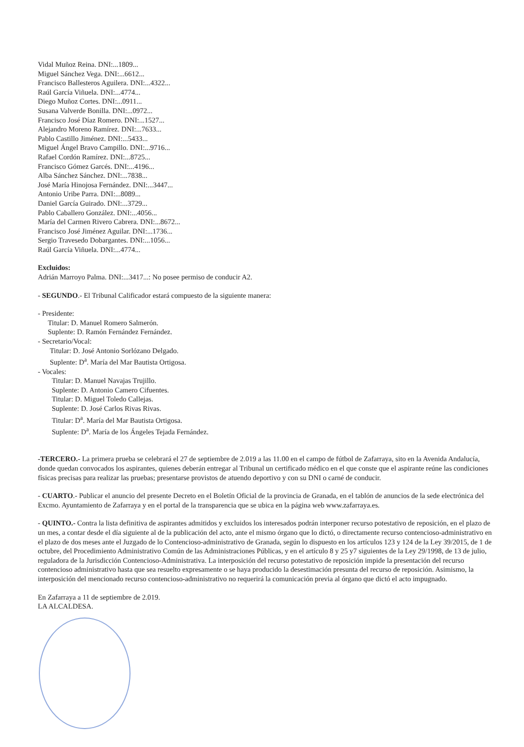Vidal Muñoz Reina. DNI:...1809...
Miguel Sánchez Vega. DNI:...6612...
Francisco Ballesteros Aguilera. DNI:...4322...
Raúl García Viñuela. DNI:...4774...
Diego Muñoz Cortes. DNI:...0911...
Susana Valverde Bonilla. DNI:...0972...
Francisco José Díaz Romero. DNI:...1527...
Alejandro Moreno Ramírez. DNI:...7633...
Pablo Castillo Jiménez. DNI:...5433...
Miguel Ángel Bravo Campillo. DNI:...9716...
Rafael Cordón Ramírez. DNI:...8725...
Francisco Gómez Garcés. DNI:...4196...
Alba Sánchez Sánchez. DNI:...7838...
José María Hinojosa Fernández. DNI:...3447...
Antonio Uribe Parra. DNI:...8089...
Daniel García Guirado. DNI:...3729...
Pablo Caballero González. DNI:...4056...
María del Carmen Rivero Cabrera. DNI:...8672...
Francisco José Jiménez Aguilar. DNI:...1736...
Sergio Travesedo Dobargantes. DNI:...1056...
Raúl García Viñuela. DNI:...4774...
Excluidos:
Adrián Marroyo Palma. DNI:...3417...: No posee permiso de conducir A2.
- SEGUNDO.- El Tribunal Calificador estará compuesto de la siguiente manera:
- Presidente:
Titular: D. Manuel Romero Salmerón.
Suplente: D. Ramón Fernández Fernández.
- Secretario/Vocal:
Titular: D. José Antonio Sorlózano Delgado.
Suplente: D<sup>a</sup>. María del Mar Bautista Ortigosa.
- Vocales:
Titular: D. Manuel Navajas Trujillo.
Suplente: D. Antonio Camero Cifuentes.
Titular: D. Miguel Toledo Callejas.
Suplente: D. José Carlos Rivas Rivas.
Titular: D<sup>a</sup>. María del Mar Bautista Ortigosa.
Suplente: D<sup>a</sup>. María de los Ángeles Tejada Fernández.
-TERCERO.- La primera prueba se celebrará el 27 de septiembre de 2.019 a las 11.00 en el campo de fútbol de Zafarraya, sito en la Avenida Andalucía, donde quedan convocados los aspirantes, quienes deberán entregar al Tribunal un certificado médico en el que conste que el aspirante reúne las condiciones físicas precisas para realizar las pruebas; presentarse provistos de atuendo deportivo y con su DNI o carné de conducir.
- CUARTO.- Publicar el anuncio del presente Decreto en el Boletín Oficial de la provincia de Granada, en el tablón de anuncios de la sede electrónica del Excmo. Ayuntamiento de Zafarraya y en el portal de la transparencia que se ubica en la página web www.zafarraya.es.
- QUINTO.- Contra la lista definitiva de aspirantes admitidos y excluidos los interesados podrán interponer recurso potestativo de reposición, en el plazo de un mes, a contar desde el día siguiente al de la publicación del acto, ante el mismo órgano que lo dictó, o directamente recurso contencioso-administrativo en el plazo de dos meses ante el Juzgado de lo Contencioso-administrativo de Granada, según lo dispuesto en los artículos 123 y 124 de la Ley 39/2015, de 1 de octubre, del Procedimiento Administrativo Común de las Administraciones Públicas, y en el artículo 8 y 25 y7 siguientes de la Ley 29/1998, de 13 de julio, reguladora de la Jurisdicción Contencioso-Administrativa. La interposición del recurso potestativo de reposición impide la presentación del recurso contencioso administrativo hasta que sea resuelto expresamente o se haya producido la desestimación presunta del recurso de reposición. Asimismo, la interposición del mencionado recurso contencioso-administrativo no requerirá la comunicación previa al órgano que dictó el acto impugnado.
En Zafarraya a 11 de septiembre de 2.019.
LA ALCALDESA.